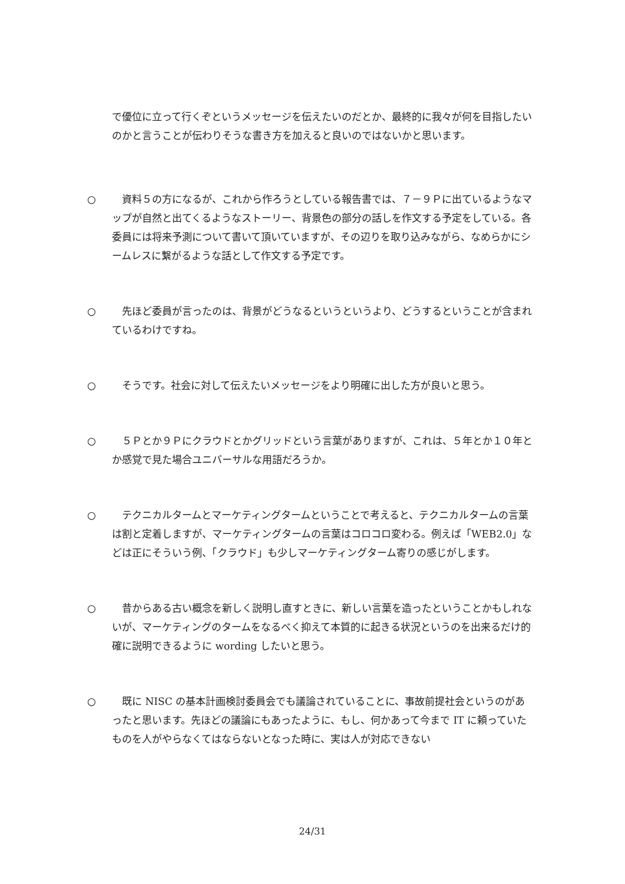で優位に立って行くぞというメッセージを伝えたいのだとか、最終的に我々が何を目指したいのかと言うことが伝わりそうな書き方を加えると良いのではないかと思います。
○ 　資料５の方になるが、これから作ろうとしている報告書では、７－９Ｐに出ているようなマップが自然と出てくるようなストーリー、背景色の部分の話しを作文する予定をしている。各委員には将来予測について書いて頂いていますが、その辺りを取り込みながら、なめらかにシームレスに繋がるような話として作文する予定です。
○ 　先ほど委員が言ったのは、背景がどうなるというというより、どうするということが含まれているわけですね。
○ 　そうです。社会に対して伝えたいメッセージをより明確に出した方が良いと思う。
○ 　５Ｐとか９Ｐにクラウドとかグリッドという言葉がありますが、これは、５年とか１０年とか感覚で見た場合ユニバーサルな用語だろうか。
○ 　テクニカルタームとマーケティングタームということで考えると、テクニカルタームの言葉は割と定着しますが、マーケティングタームの言葉はコロコロ変わる。例えば「WEB2.0」などは正にそういう例、「クラウド」も少しマーケティングターム寄りの感じがします。
○ 　昔からある古い概念を新しく説明し直すときに、新しい言葉を造ったということかもしれないが、マーケティングのタームをなるべく抑えて本質的に起きる状況というのを出来るだけ的確に説明できるように wording したいと思う。
○ 　既に NISC の基本計画検討委員会でも議論されていることに、事故前提社会というのがあったと思います。先ほどの議論にもあったように、もし、何かあって今まで IT に頼っていたものを人がやらなくてはならないとなった時に、実は人が対応できない
24/31